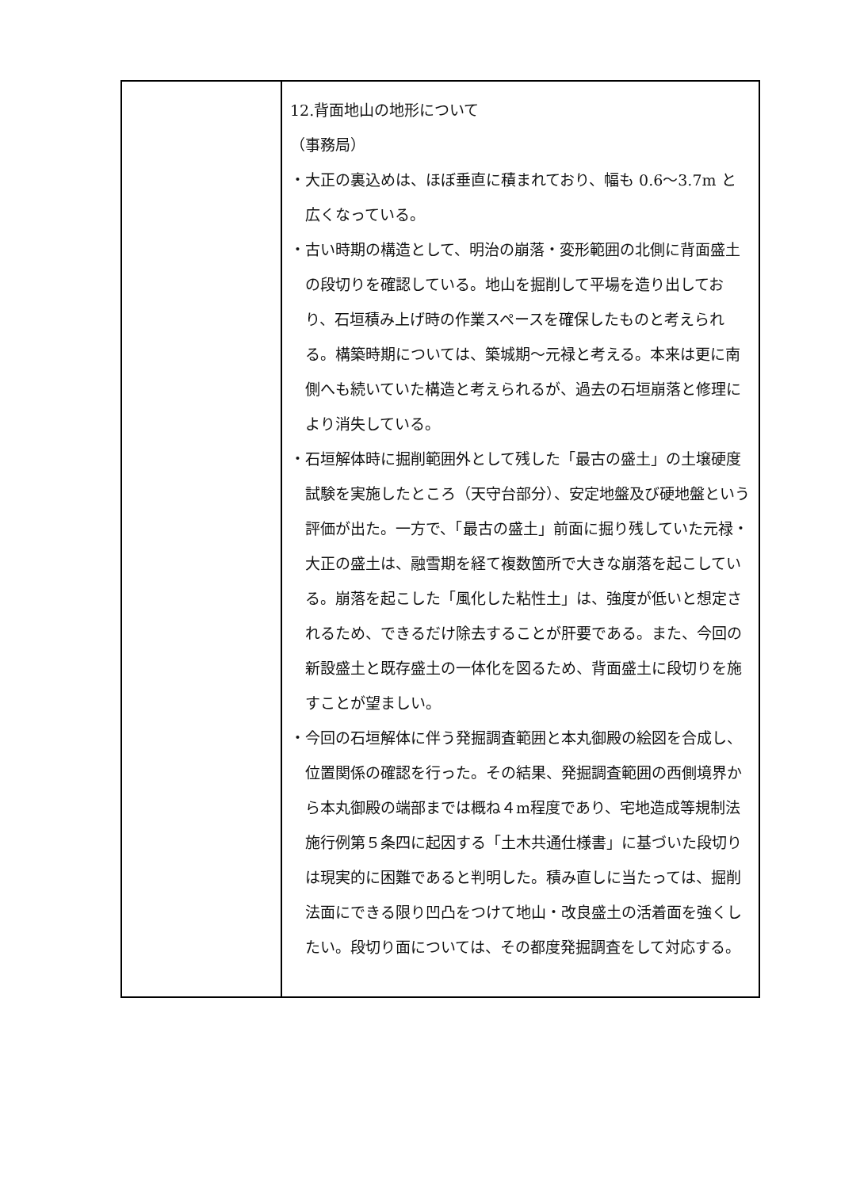| | 12.背面地山の地形について （事務局） ・大正の裏込めは、ほぼ垂直に積まれており、幅も 0.6～3.7m と広くなっている。 ・古い時期の構造として、明治の崩落・変形範囲の北側に背面盛土の段切りを確認している。地山を掘削して平場を造り出しており、石垣積み上げ時の作業スペースを確保したものと考えられる。構築時期については、築城期～元禄と考える。本来は更に南側へも続いていた構造と考えられるが、過去の石垣崩落と修理により消失している。 ・石垣解体時に掘削範囲外として残した「最古の盛土」の土壌硬度試験を実施したところ（天守台部分）、安定地盤及び硬地盤という評価が出た。一方で、「最古の盛土」前面に掘り残していた元禄・大正の盛土は、融雪期を経て複数箇所で大きな崩落を起こしている。崩落を起こした「風化した粘性土」は、強度が低いと想定されるため、できるだけ除去することが肝要である。また、今回の新設盛土と既存盛土の一体化を図るため、背面盛土に段切りを施すことが望ましい。 ・今回の石垣解体に伴う発掘調査範囲と本丸御殿の絵図を合成し、位置関係の確認を行った。その結果、発掘調査範囲の西側境界から本丸御殿の端部までは概ね４m程度であり、宅地造成等規制法施行例第５条四に起因する「土木共通仕様書」に基づいた段切りは現実的に困難であると判明した。積み直しに当たっては、掘削法面にできる限り凹凸をつけて地山・改良盛土の活着面を強くしたい。段切り面については、その都度発掘調査をして対応する。 |